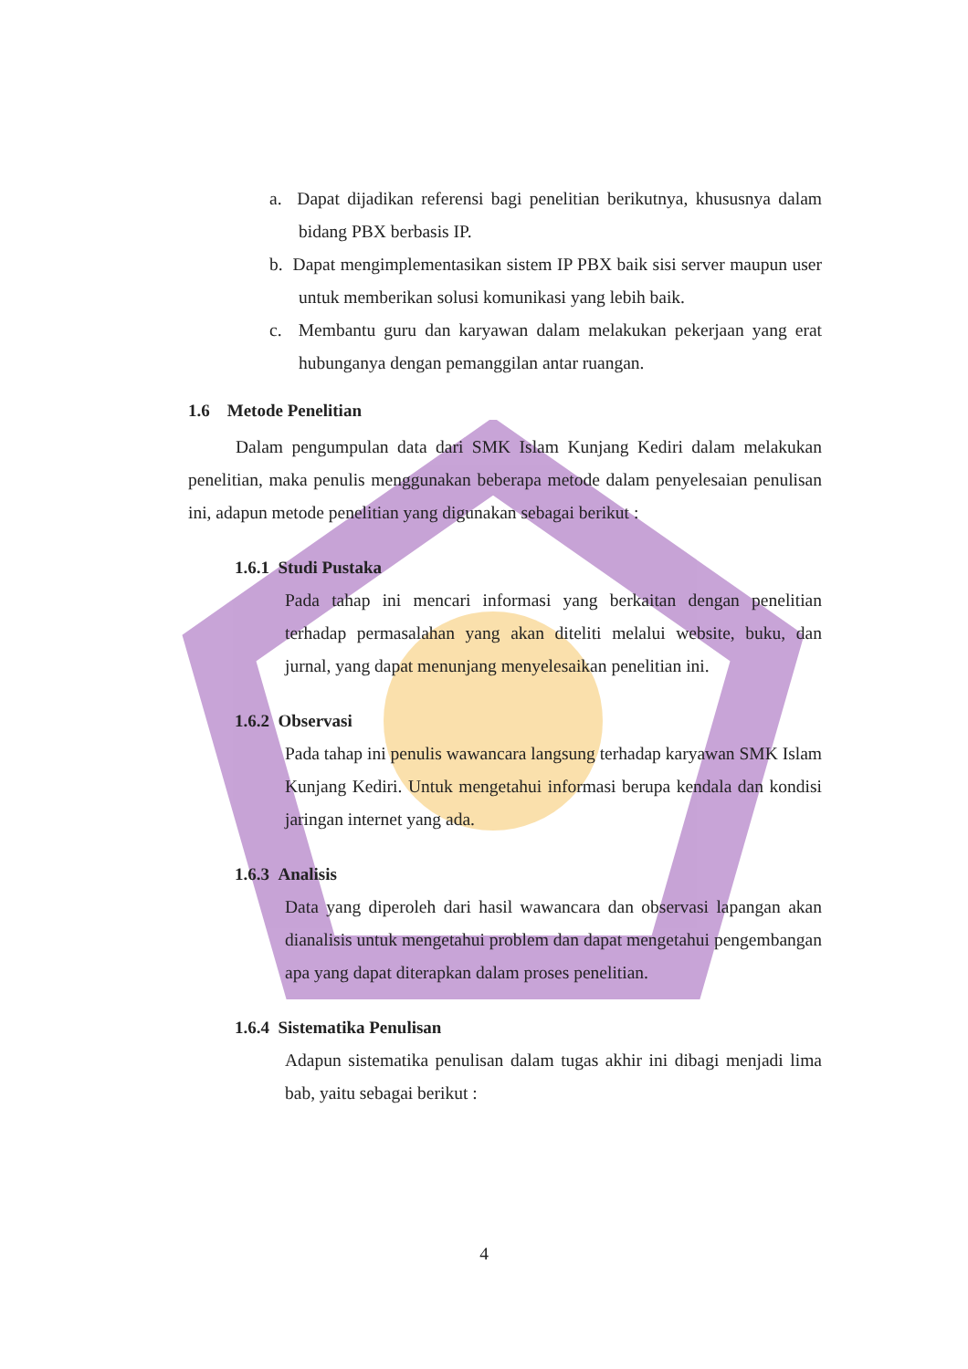a. Dapat dijadikan referensi bagi penelitian berikutnya, khususnya dalam bidang PBX berbasis IP.
b. Dapat mengimplementasikan sistem IP PBX baik sisi server maupun user untuk memberikan solusi komunikasi yang lebih baik.
c. Membantu guru dan karyawan dalam melakukan pekerjaan yang erat hubunganya dengan pemanggilan antar ruangan.
1.6 Metode Penelitian
Dalam pengumpulan data dari SMK Islam Kunjang Kediri dalam melakukan penelitian, maka penulis menggunakan beberapa metode dalam penyelesaian penulisan ini, adapun metode penelitian yang digunakan sebagai berikut :
1.6.1 Studi Pustaka
Pada tahap ini mencari informasi yang berkaitan dengan penelitian terhadap permasalahan yang akan diteliti melalui website, buku, dan jurnal, yang dapat menunjang menyelesaikan penelitian ini.
1.6.2 Observasi
Pada tahap ini penulis wawancara langsung terhadap karyawan SMK Islam Kunjang Kediri. Untuk mengetahui informasi berupa kendala dan kondisi jaringan internet yang ada.
1.6.3 Analisis
Data yang diperoleh dari hasil wawancara dan observasi lapangan akan dianalisis untuk mengetahui problem dan dapat mengetahui pengembangan apa yang dapat diterapkan dalam proses penelitian.
1.6.4 Sistematika Penulisan
Adapun sistematika penulisan dalam tugas akhir ini dibagi menjadi lima bab, yaitu sebagai berikut :
4